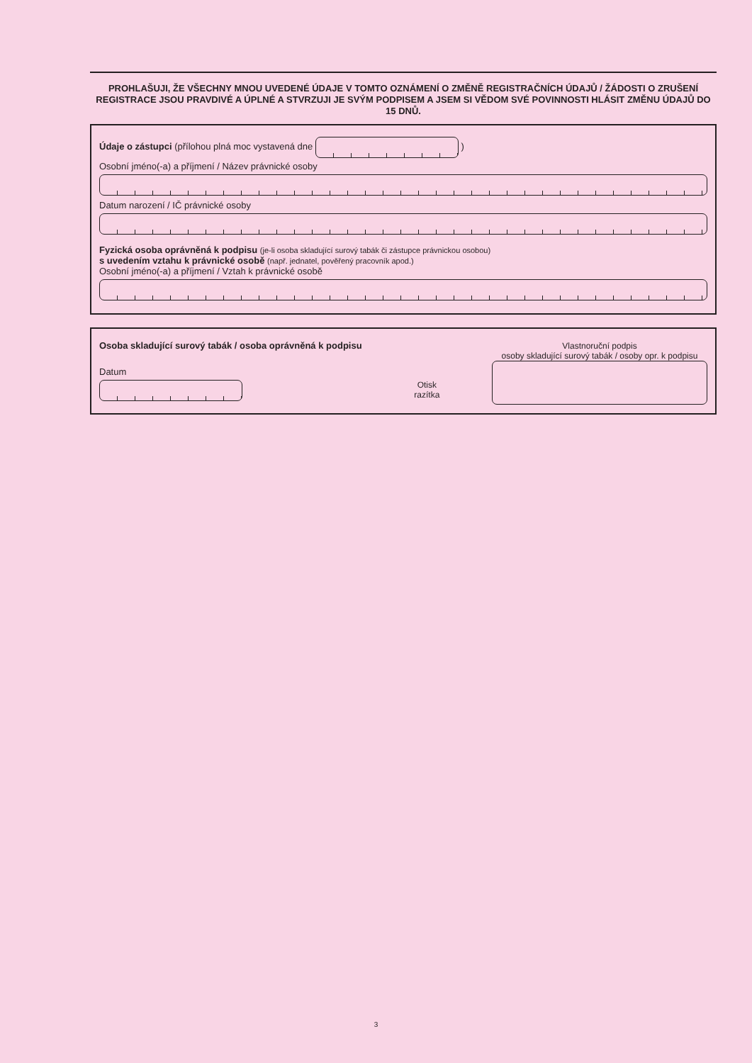PROHLAŠUJI, ŽE VŠECHNY MNOU UVEDENÉ ÚDAJE V TOMTO OZNÁMENÍ O ZMĚNĚ REGISTRAČNÍCH ÚDAJŮ / ŽÁDOSTI O ZRUŠENÍ REGISTRACE JSOU PRAVDIVÉ A ÚPLNÉ A STVRZUJI JE SVÝM PODPISEM A JSEM SI VĚDOM SVÉ POVINNOSTI HLÁSIT ZMĚNU ÚDAJŮ DO 15 DNŮ.
Údaje o zástupci (přílohou plná moc vystavená dne )
Osobní jméno(-a) a příjmení / Název právnické osoby
Datum narození / IČ právnické osoby
Fyzická osoba oprávněná k podpisu (je-li osoba skladující surový tabák či zástupce právnickou osobou)
s uvedením vztahu k právnické osobě (např. jednatel, pověřený pracovník apod.)
Osobní jméno(-a) a příjmení / Vztah k právnické osobě
Osoba skladující surový tabák / osoba oprávněná k podpisu
Datum
Otisk
razítka
Vlastnoruční podpis
osoby skladující surový tabák / osoby opr. k podpisu
3